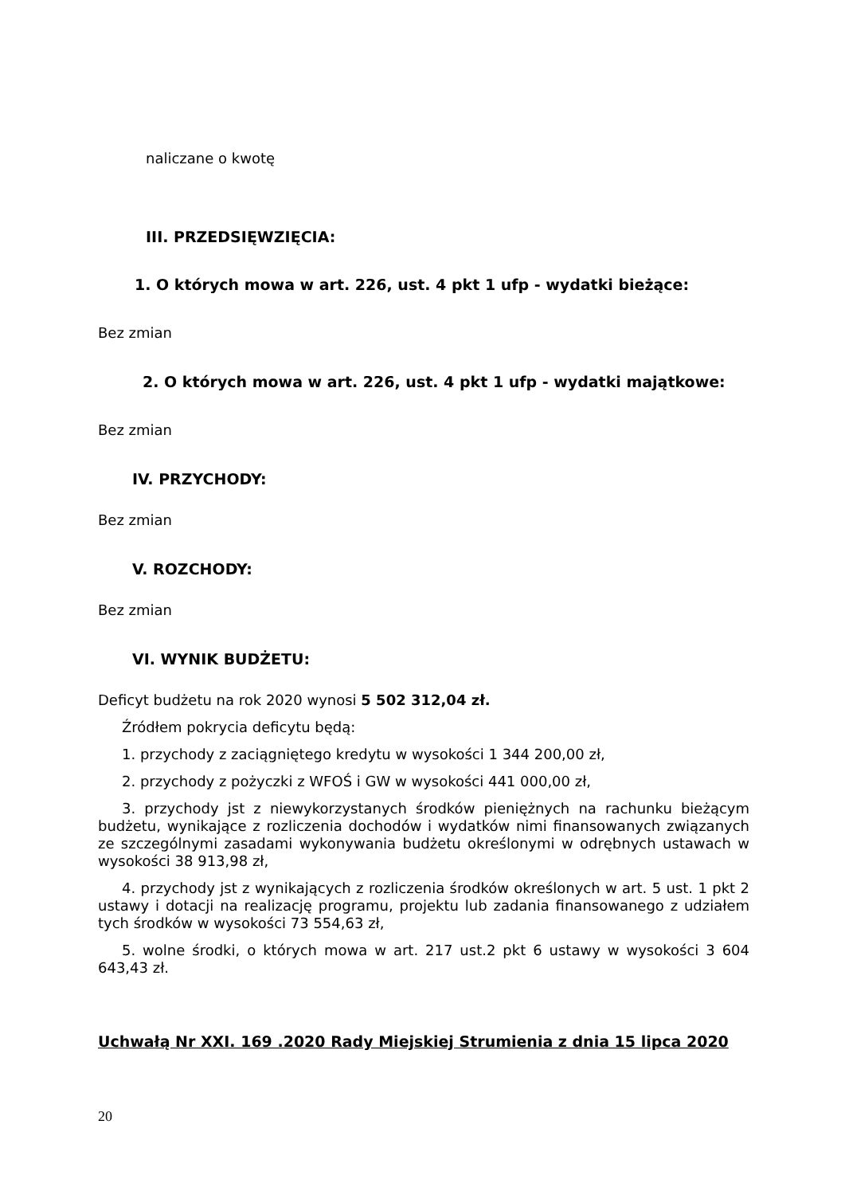naliczane o kwotę
III. PRZEDSIĘWZIĘCIA:
1. O których mowa w art. 226, ust. 4 pkt 1 ufp - wydatki bieżące:
Bez zmian
2. O których mowa w art. 226, ust. 4 pkt 1 ufp - wydatki majątkowe:
Bez zmian
IV. PRZYCHODY:
Bez zmian
V. ROZCHODY:
Bez zmian
VI. WYNIK BUDŻETU:
Deficyt budżetu na rok 2020 wynosi 5 502 312,04 zł.
Źródłem pokrycia deficytu będą:
1. przychody z zaciągniętego kredytu w wysokości 1 344 200,00 zł,
2. przychody z pożyczki z WFOŚ i GW w wysokości 441 000,00 zł,
3. przychody jst z niewykorzystanych środków pieniężnych na rachunku bieżącym budżetu, wynikające z rozliczenia dochodów i wydatków nimi finansowanych związanych ze szczególnymi zasadami wykonywania budżetu określonymi w odrębnych ustawach w wysokości 38 913,98 zł,
4. przychody jst z wynikających z rozliczenia środków określonych w art. 5 ust. 1 pkt 2 ustawy i dotacji na realizację programu, projektu lub zadania finansowanego z udziałem tych środków w wysokości 73 554,63 zł,
5. wolne środki, o których mowa w art. 217 ust.2 pkt 6 ustawy w wysokości 3 604 643,43 zł.
Uchwałą Nr XXI. 169 .2020 Rady Miejskiej Strumienia z dnia 15 lipca 2020
20